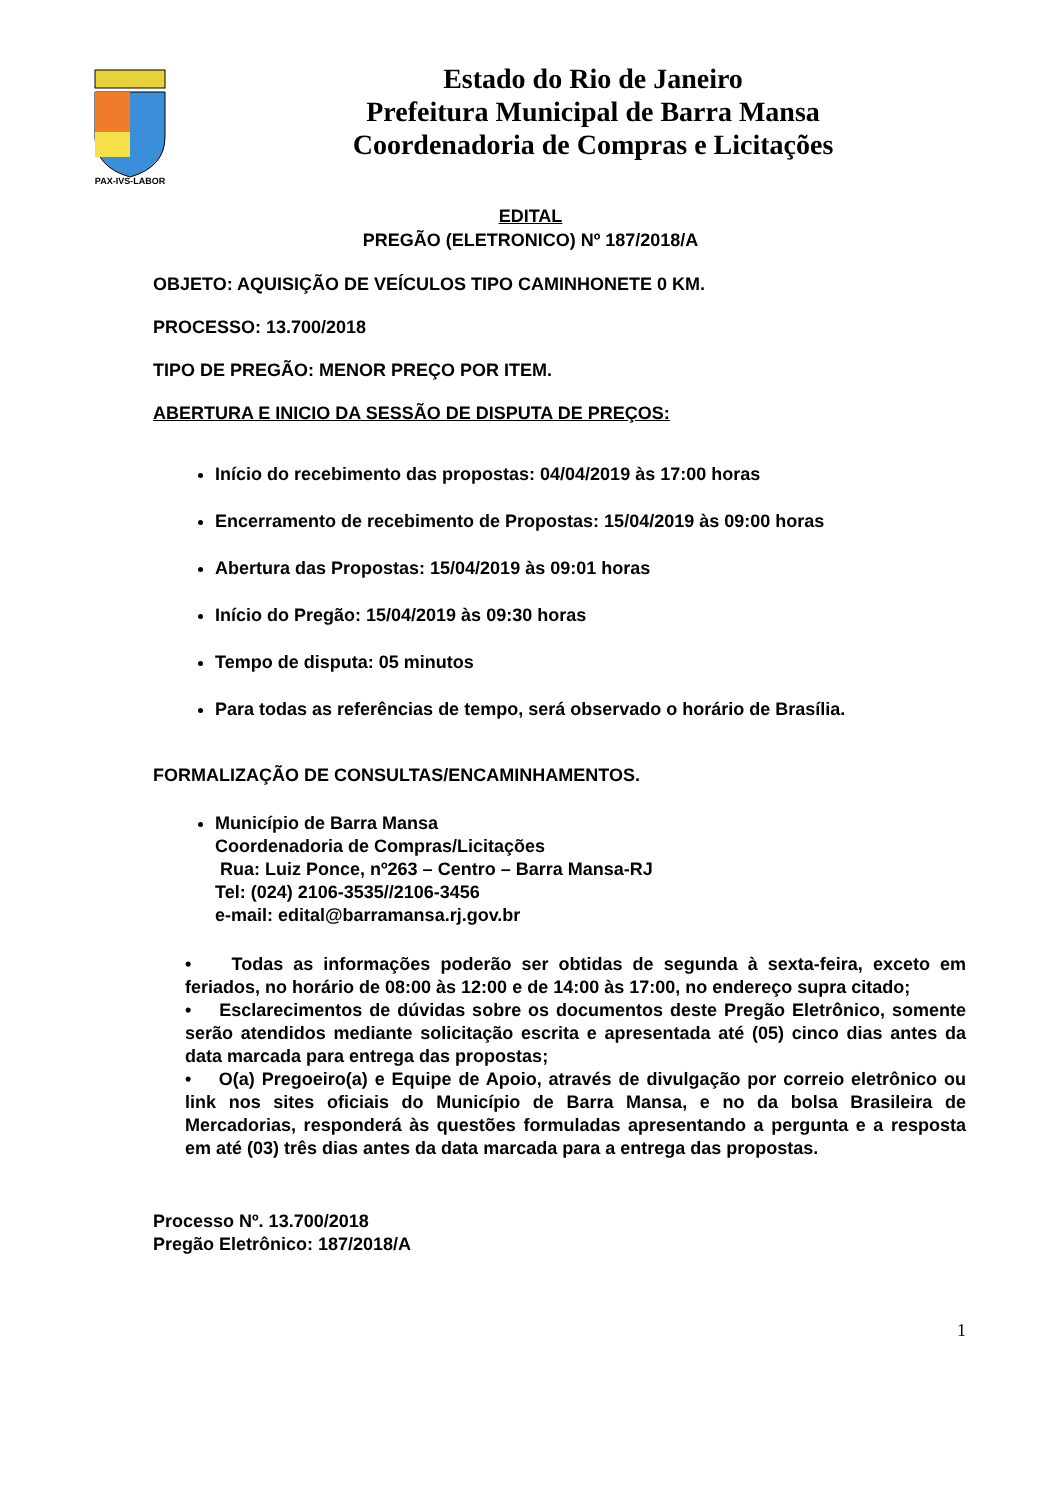PAX-IVS-LABOR
Estado do Rio de Janeiro
Prefeitura Municipal de Barra Mansa
Coordenadoria de Compras e Licitações
EDITAL
PREGÃO (ELETRONICO) Nº 187/2018/A
OBJETO: AQUISIÇÃO DE VEÍCULOS TIPO CAMINHONETE 0 KM.
PROCESSO: 13.700/2018
TIPO DE PREGÃO: MENOR PREÇO POR ITEM.
ABERTURA E INICIO DA SESSÃO DE DISPUTA DE PREÇOS:
Início do recebimento das propostas: 04/04/2019 às 17:00 horas
Encerramento de recebimento de Propostas: 15/04/2019 às 09:00 horas
Abertura das Propostas: 15/04/2019 às 09:01 horas
Início do Pregão: 15/04/2019 às 09:30 horas
Tempo de disputa: 05 minutos
Para todas as referências de tempo, será observado o horário de Brasília.
FORMALIZAÇÃO DE CONSULTAS/ENCAMINHAMENTOS.
Município de Barra Mansa
Coordenadoria de Compras/Licitações
Rua: Luiz Ponce, nº263 – Centro – Barra Mansa-RJ
Tel: (024) 2106-3535//2106-3456
e-mail: edital@barramansa.rj.gov.br
• Todas as informações poderão ser obtidas de segunda à sexta-feira, exceto em feriados, no horário de 08:00 às 12:00 e de 14:00 às 17:00, no endereço supra citado;
• Esclarecimentos de dúvidas sobre os documentos deste Pregão Eletrônico, somente serão atendidos mediante solicitação escrita e apresentada até (05) cinco dias antes da data marcada para entrega das propostas;
• O(a) Pregoeiro(a) e Equipe de Apoio, através de divulgação por correio eletrônico ou link nos sites oficiais do Município de Barra Mansa, e no da bolsa Brasileira de Mercadorias, responderá às questões formuladas apresentando a pergunta e a resposta em até (03) três dias antes da data marcada para a entrega das propostas.
Processo Nº. 13.700/2018
Pregão Eletrônico: 187/2018/A
1